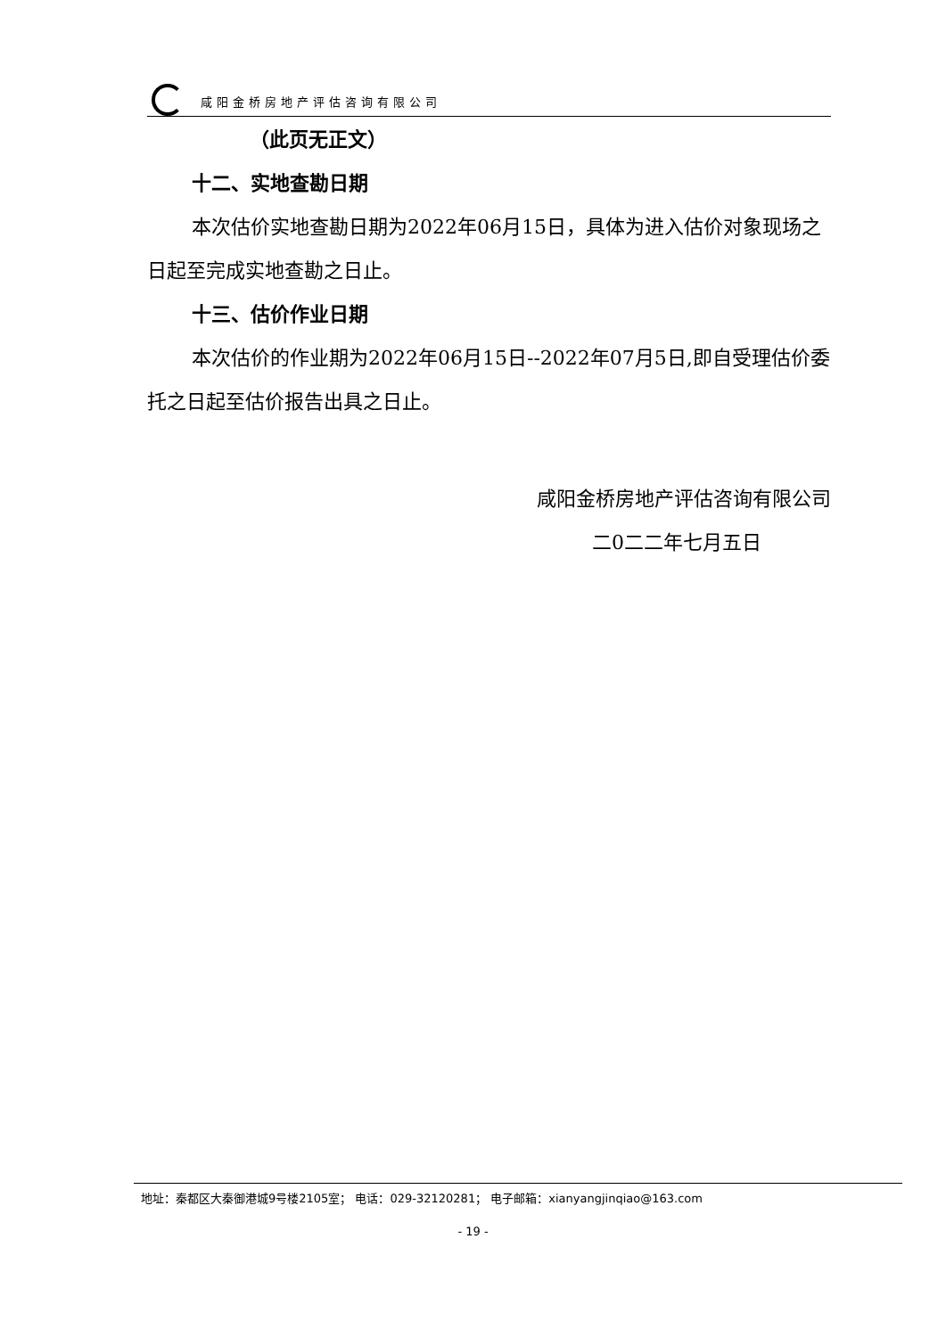咸阳金桥房地产评估咨询有限公司
（此页无正文）
十二、实地查勘日期
本次估价实地查勘日期为2022年06月15日，具体为进入估价对象现场之日起至完成实地查勘之日止。
十三、估价作业日期
本次估价的作业期为2022年06月15日--2022年07月5日,即自受理估价委托之日起至估价报告出具之日止。
咸阳金桥房地产评估咨询有限公司
二0二二年七月五日
地址：秦都区大秦御港城9号楼2105室； 电话：029-32120281； 电子邮箱：xianyangjinqiao@163.com
- 19 -